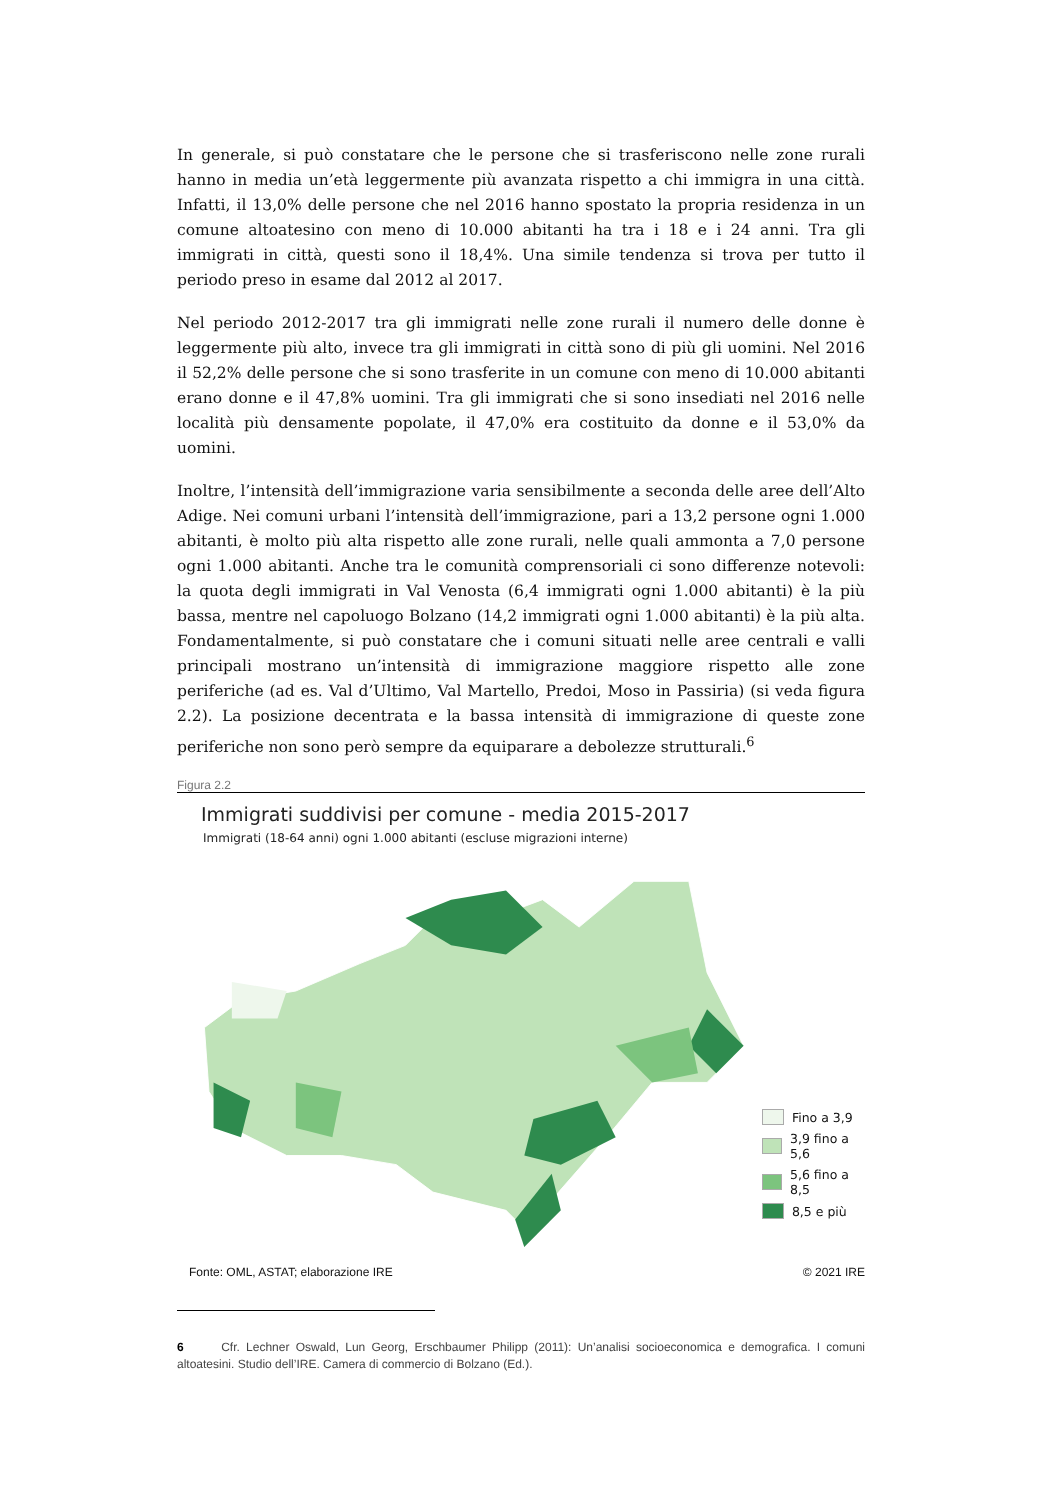In generale, si può constatare che le persone che si trasferiscono nelle zone rurali hanno in media un’età leggermente più avanzata rispetto a chi immigra in una città. Infatti, il 13,0% delle persone che nel 2016 hanno spostato la propria residenza in un comune altoatesino con meno di 10.000 abitanti ha tra i 18 e i 24 anni. Tra gli immigrati in città, questi sono il 18,4%. Una simile tendenza si trova per tutto il periodo preso in esame dal 2012 al 2017.
Nel periodo 2012-2017 tra gli immigrati nelle zone rurali il numero delle donne è leggermente più alto, invece tra gli immigrati in città sono di più gli uomini. Nel 2016 il 52,2% delle persone che si sono trasferite in un comune con meno di 10.000 abitanti erano donne e il 47,8% uomini. Tra gli immigrati che si sono insediati nel 2016 nelle località più densamente popolate, il 47,0% era costituito da donne e il 53,0% da uomini.
Inoltre, l’intensità dell’immigrazione varia sensibilmente a seconda delle aree dell’Alto Adige. Nei comuni urbani l’intensità dell’immigrazione, pari a 13,2 persone ogni 1.000 abitanti, è molto più alta rispetto alle zone rurali, nelle quali ammonta a 7,0 persone ogni 1.000 abitanti. Anche tra le comunità comprensoriali ci sono differenze notevoli: la quota degli immigrati in Val Venosta (6,4 immigrati ogni 1.000 abitanti) è la più bassa, mentre nel capoluogo Bolzano (14,2 immigrati ogni 1.000 abitanti) è la più alta. Fondamentalmente, si può constatare che i comuni situati nelle aree centrali e valli principali mostrano un’intensità di immigrazione maggiore rispetto alle zone periferiche (ad es. Val d’Ultimo, Val Martello, Predoi, Moso in Passiria) (si veda figura 2.2). La posizione decentrata e la bassa intensità di immigrazione di queste zone periferiche non sono però sempre da equiparare a debolezze strutturali.<sup>6</sup>
Figura 2.2
Immigrati suddivisi per comune - media 2015-2017
Immigrati (18-64 anni) ogni 1.000 abitanti (escluse migrazioni interne)
Fino a 3,9
3,9 fino a 5,6
5,6 fino a 8,5
8,5 e più
Fonte: OML, ASTAT; elaborazione IRE © 2021 IRE
6 Cfr. Lechner Oswald, Lun Georg, Erschbaumer Philipp (2011): Un’analisi socioeconomica e demografica. I comuni altoatesini. Studio dell’IRE. Camera di commercio di Bolzano (Ed.).